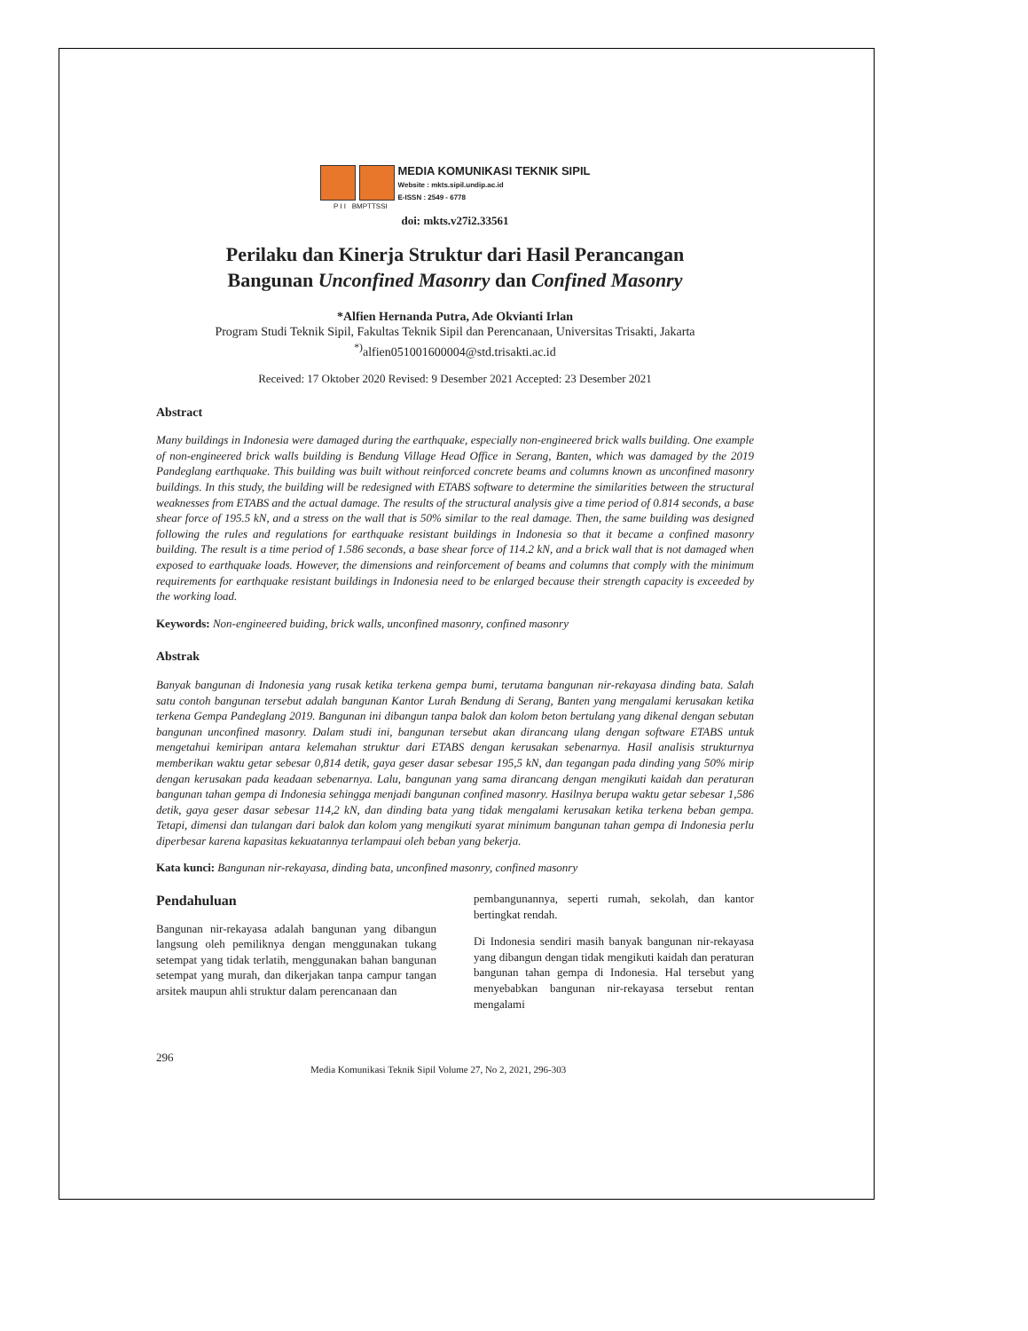MEDIA KOMUNIKASI TEKNIK SIPIL
Website : mkts.sipil.undip.ac.id
E-ISSN : 2549 - 6778
P I I BMPTTSSI
doi: mkts.v27i2.33561
Perilaku dan Kinerja Struktur dari Hasil Perancangan
Bangunan Unconfined Masonry dan Confined Masonry
*Alfien Hernanda Putra, Ade Okvianti Irlan
Program Studi Teknik Sipil, Fakultas Teknik Sipil dan Perencanaan, Universitas Trisakti, Jakarta
<sup>*)</sup> alfien051001600004@std.trisakti.ac.id
Received: 17 Oktober 2020 Revised: 9 Desember 2021 Accepted: 23 Desember 2021
Abstract
Many buildings in Indonesia were damaged during the earthquake, especially non-engineered brick walls building. One example of non-engineered brick walls building is Bendung Village Head Office in Serang, Banten, which was damaged by the 2019 Pandeglang earthquake. This building was built without reinforced concrete beams and columns known as unconfined masonry buildings. In this study, the building will be redesigned with ETABS software to determine the similarities between the structural weaknesses from ETABS and the actual damage. The results of the structural analysis give a time period of 0.814 seconds, a base shear force of 195.5 kN, and a stress on the wall that is 50% similar to the real damage. Then, the same building was designed following the rules and regulations for earthquake resistant buildings in Indonesia so that it became a confined masonry building. The result is a time period of 1.586 seconds, a base shear force of 114.2 kN, and a brick wall that is not damaged when exposed to earthquake loads. However, the dimensions and reinforcement of beams and columns that comply with the minimum requirements for earthquake resistant buildings in Indonesia need to be enlarged because their strength capacity is exceeded by the working load.
Keywords: Non-engineered buiding, brick walls, unconfined masonry, confined masonry
Abstrak
Banyak bangunan di Indonesia yang rusak ketika terkena gempa bumi, terutama bangunan nir-rekayasa dinding bata. Salah satu contoh bangunan tersebut adalah bangunan Kantor Lurah Bendung di Serang, Banten yang mengalami kerusakan ketika terkena Gempa Pandeglang 2019. Bangunan ini dibangun tanpa balok dan kolom beton bertulang yang dikenal dengan sebutan bangunan unconfined masonry. Dalam studi ini, bangunan tersebut akan dirancang ulang dengan software ETABS untuk mengetahui kemiripan antara kelemahan struktur dari ETABS dengan kerusakan sebenarnya. Hasil analisis strukturnya memberikan waktu getar sebesar 0,814 detik, gaya geser dasar sebesar 195,5 kN, dan tegangan pada dinding yang 50% mirip dengan kerusakan pada keadaan sebenarnya. Lalu, bangunan yang sama dirancang dengan mengikuti kaidah dan peraturan bangunan tahan gempa di Indonesia sehingga menjadi bangunan confined masonry. Hasilnya berupa waktu getar sebesar 1,586 detik, gaya geser dasar sebesar 114,2 kN, dan dinding bata yang tidak mengalami kerusakan ketika terkena beban gempa. Tetapi, dimensi dan tulangan dari balok dan kolom yang mengikuti syarat minimum bangunan tahan gempa di Indonesia perlu diperbesar karena kapasitas kekuatannya terlampaui oleh beban yang bekerja.
Kata kunci: Bangunan nir-rekayasa, dinding bata, unconfined masonry, confined masonry
Pendahuluan
Bangunan nir-rekayasa adalah bangunan yang dibangun langsung oleh pemiliknya dengan menggunakan tukang setempat yang tidak terlatih, menggunakan bahan bangunan setempat yang murah, dan dikerjakan tanpa campur tangan arsitek maupun ahli struktur dalam perencanaan dan
pembangunannya, seperti rumah, sekolah, dan kantor bertingkat rendah.
Di Indonesia sendiri masih banyak bangunan nir-rekayasa yang dibangun dengan tidak mengikuti kaidah dan peraturan bangunan tahan gempa di Indonesia. Hal tersebut yang menyebabkan bangunan nir-rekayasa tersebut rentan mengalami
296 Media Komunikasi Teknik Sipil Volume 27, No 2, 2021, 296-303